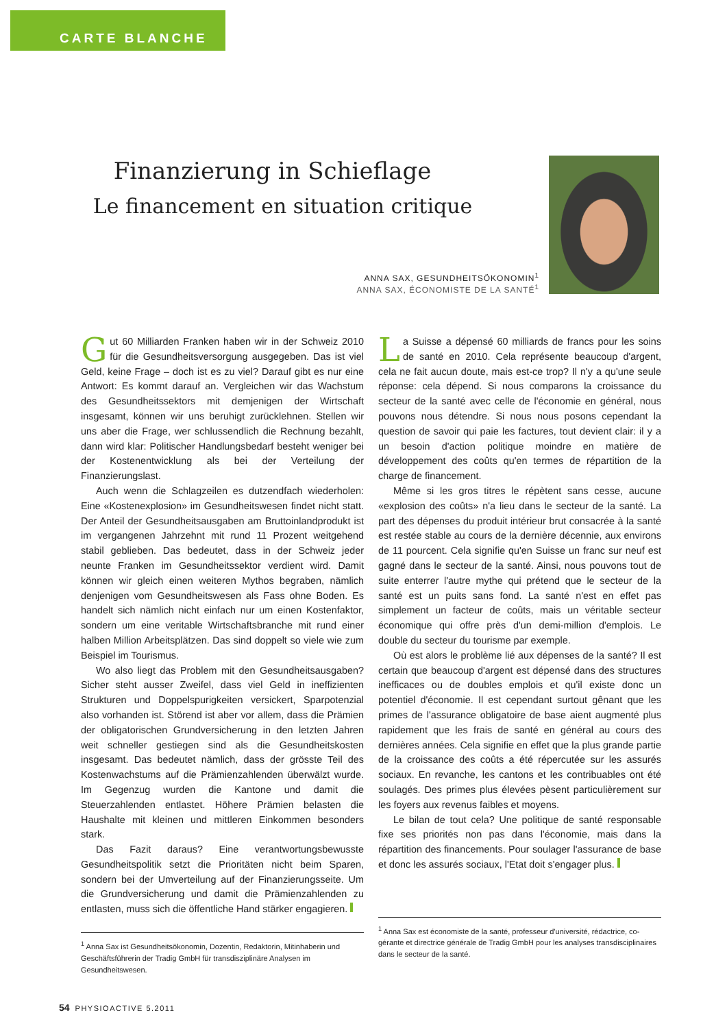CARTE BLANCHE
Finanzierung in Schieflage
Le financement en situation critique
ANNA SAX, GESUNDHEITSÖKONOMIN<sup>1</sup>
ANNA SAX, ÉCONOMISTE DE LA SANTÉ<sup>1</sup>
Gut 60 Milliarden Franken haben wir in der Schweiz 2010 für die Gesundheitsversorgung ausgegeben. Das ist viel Geld, keine Frage – doch ist es zu viel? Darauf gibt es nur eine Antwort: Es kommt darauf an. Vergleichen wir das Wachstum des Gesundheitssektors mit demjenigen der Wirtschaft insgesamt, können wir uns beruhigt zurücklehnen. Stellen wir uns aber die Frage, wer schlussendlich die Rechnung bezahlt, dann wird klar: Politischer Handlungsbedarf besteht weniger bei der Kostenentwicklung als bei der Verteilung der Finanzierungslast.
Auch wenn die Schlagzeilen es dutzendfach wiederholen: Eine «Kostenexplosion» im Gesundheitswesen findet nicht statt. Der Anteil der Gesundheitsausgaben am Bruttoinlandprodukt ist im vergangenen Jahrzehnt mit rund 11 Prozent weitgehend stabil geblieben. Das bedeutet, dass in der Schweiz jeder neunte Franken im Gesundheitssektor verdient wird. Damit können wir gleich einen weiteren Mythos begraben, nämlich denjenigen vom Gesundheitswesen als Fass ohne Boden. Es handelt sich nämlich nicht einfach nur um einen Kostenfaktor, sondern um eine veritable Wirtschaftsbranche mit rund einer halben Million Arbeitsplätzen. Das sind doppelt so viele wie zum Beispiel im Tourismus.
Wo also liegt das Problem mit den Gesundheitsausgaben? Sicher steht ausser Zweifel, dass viel Geld in ineffizienten Strukturen und Doppelspurigkeiten versickert, Sparpotenzial also vorhanden ist. Störend ist aber vor allem, dass die Prämien der obligatorischen Grundversicherung in den letzten Jahren weit schneller gestiegen sind als die Gesundheitskosten insgesamt. Das bedeutet nämlich, dass der grösste Teil des Kostenwachstums auf die Prämienzahlenden überwälzt wurde. Im Gegenzug wurden die Kantone und damit die Steuerzahlenden entlastet. Höhere Prämien belasten die Haushalte mit kleinen und mittleren Einkommen besonders stark.
Das Fazit daraus? Eine verantwortungsbewusste Gesundheitspolitik setzt die Prioritäten nicht beim Sparen, sondern bei der Umverteilung auf der Finanzierungsseite. Um die Grundversicherung und damit die Prämienzahlenden zu entlasten, muss sich die öffentliche Hand stärker engagieren.
<sup>1</sup> Anna Sax ist Gesundheitsökonomin, Dozentin, Redaktorin, Mitinhaberin und Geschäftsführerin der Tradig GmbH für transdisziplinäre Analysen im Gesundheitswesen.
La Suisse a dépensé 60 milliards de francs pour les soins de santé en 2010. Cela représente beaucoup d'argent, cela ne fait aucun doute, mais est-ce trop? Il n'y a qu'une seule réponse: cela dépend. Si nous comparons la croissance du secteur de la santé avec celle de l'économie en général, nous pouvons nous détendre. Si nous nous posons cependant la question de savoir qui paie les factures, tout devient clair: il y a un besoin d'action politique moindre en matière de développement des coûts qu'en termes de répartition de la charge de financement.
Même si les gros titres le répètent sans cesse, aucune «explosion des coûts» n'a lieu dans le secteur de la santé. La part des dépenses du produit intérieur brut consacrée à la santé est restée stable au cours de la dernière décennie, aux environs de 11 pourcent. Cela signifie qu'en Suisse un franc sur neuf est gagné dans le secteur de la santé. Ainsi, nous pouvons tout de suite enterrer l'autre mythe qui prétend que le secteur de la santé est un puits sans fond. La santé n'est en effet pas simplement un facteur de coûts, mais un véritable secteur économique qui offre près d'un demi-million d'emplois. Le double du secteur du tourisme par exemple.
Où est alors le problème lié aux dépenses de la santé? Il est certain que beaucoup d'argent est dépensé dans des structures inefficaces ou de doubles emplois et qu'il existe donc un potentiel d'économie. Il est cependant surtout gênant que les primes de l'assurance obligatoire de base aient augmenté plus rapidement que les frais de santé en général au cours des dernières années. Cela signifie en effet que la plus grande partie de la croissance des coûts a été répercutée sur les assurés sociaux. En revanche, les cantons et les contribuables ont été soulagés. Des primes plus élevées pèsent particulièrement sur les foyers aux revenus faibles et moyens.
Le bilan de tout cela? Une politique de santé responsable fixe ses priorités non pas dans l'économie, mais dans la répartition des financements. Pour soulager l'assurance de base et donc les assurés sociaux, l'Etat doit s'engager plus.
<sup>1</sup> Anna Sax est économiste de la santé, professeur d'université, rédactrice, co-gérante et directrice générale de Tradig GmbH pour les analyses transdisciplinaires dans le secteur de la santé.
54 PHYSIOACTIVE 5.2011